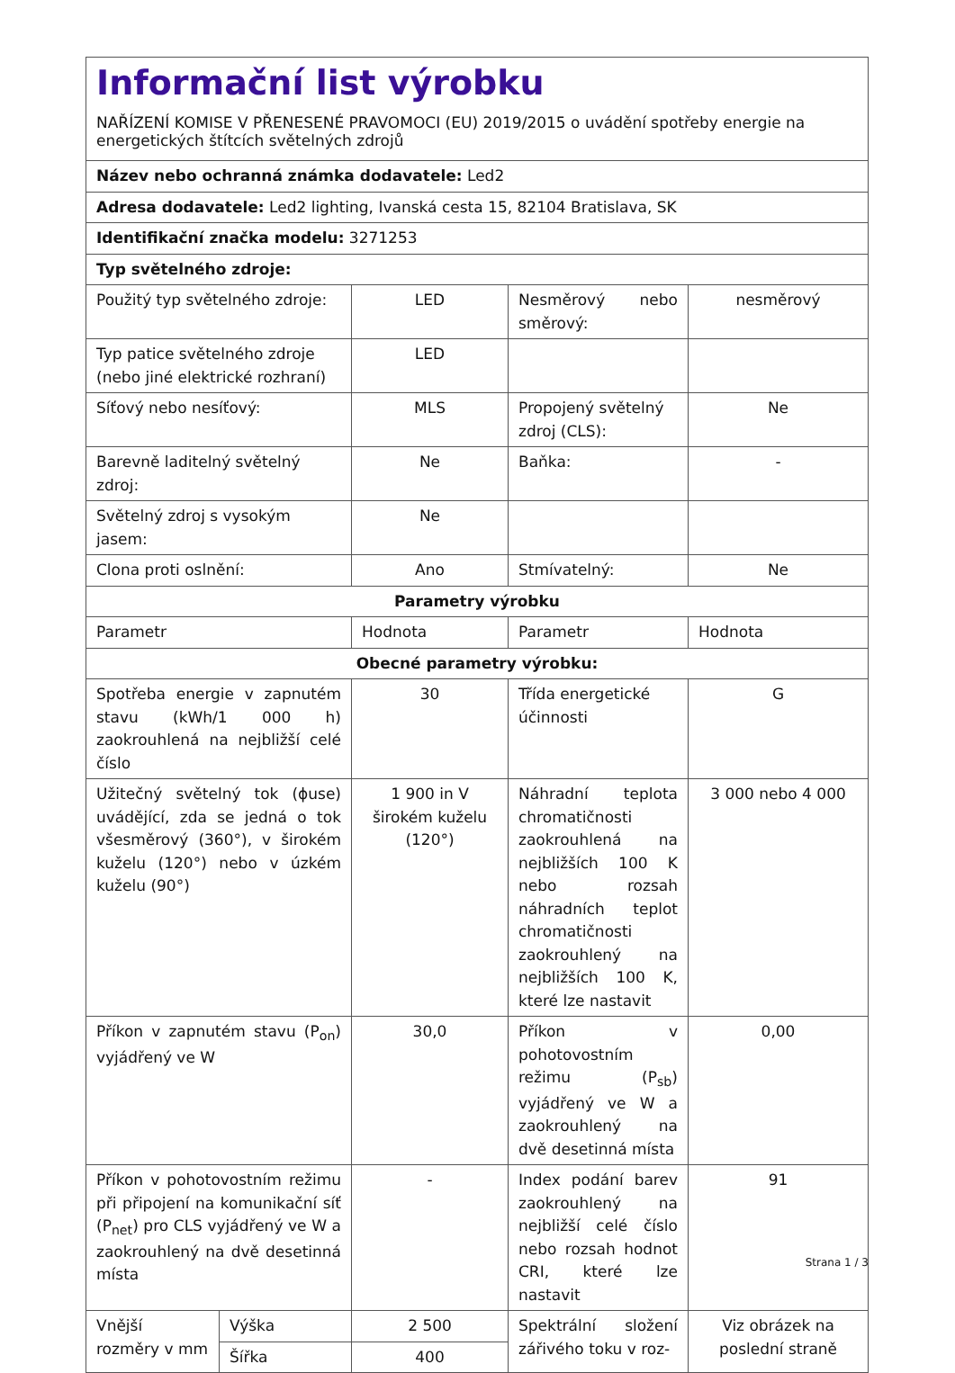Informační list výrobku
NAŘÍZENÍ KOMISE V PŘENESENÉ PRAVOMOCI (EU) 2019/2015 o uvádění spotřeby energie na energetických štítcích světelných zdrojů
| Název nebo ochranná známka dodavatele: Led2 | | | | |
| Adresa dodavatele: Led2 lighting, Ivanská cesta 15, 82104 Bratislava, SK | | | | |
| Identifikační značka modelu: 3271253 | | | | |
| Typ světelného zdroje: | | | | |
| Použitý typ světelného zdroje: | | LED | Nesměrový nebo směrový: | nesměrový |
| Typ patice světelného zdroje (nebo jiné elektrické rozhraní) | | LED | | |
| Síťový nebo nesíťový: | | MLS | Propojený světelný zdroj (CLS): | Ne |
| Barevně laditelný světelný zdroj: | | Ne | Baňka: | - |
| Světelný zdroj s vysokým jasem: | | Ne | | |
| Clona proti oslnění: | | Ano | Stmívatelný: | Ne |
| Parametry výrobku | | | | |
| Parametr | | Hodnota | Parametr | Hodnota |
| Obecné parametry výrobku: | | | | |
| Spotřeba energie v zapnutém stavu (kWh/1 000 h) zaokrouhlená na nejbližší celé číslo | | 30 | Třída energetické účinnosti | G |
| Užitečný světelný tok (ϕuse) uvádějící, zda se jedná o tok všesměrový (360°), v širokém kuželu (120°) nebo v úzkém kuželu (90°) | | 1 900 in V širokém kuželu (120°) | Náhradní teplota chromatičnosti zaokrouhlená na nejbližších 100 K nebo rozsah náhradních teplot chromatičnosti zaokrouhlený na nejbližších 100 K, které lze nastavit | 3 000 nebo 4 000 |
| Příkon v zapnutém stavu (P<sub>on</sub>) vyjádřený ve W | | 30,0 | Příkon v pohotovostním režimu (P<sub>sb</sub>) vyjádřený ve W a zaokrouhlený na dvě desetinná místa | 0,00 |
| Příkon v pohotovostním režimu při připojení na komunikační síť (P<sub>net</sub>) pro CLS vyjádřený ve W a zaokrouhlený na dvě desetinná místa | | - | Index podání barev zaokrouhlený na nejbližší celé číslo nebo rozsah hodnot CRI, které lze nastavit | 91 |
| Vnější rozměry v mm | Výška | 2 500 | Spektrální složení zářivého toku v roz- | Viz obrázek na poslední straně |
| | Šířka | 400 | | |
Strana 1 / 3